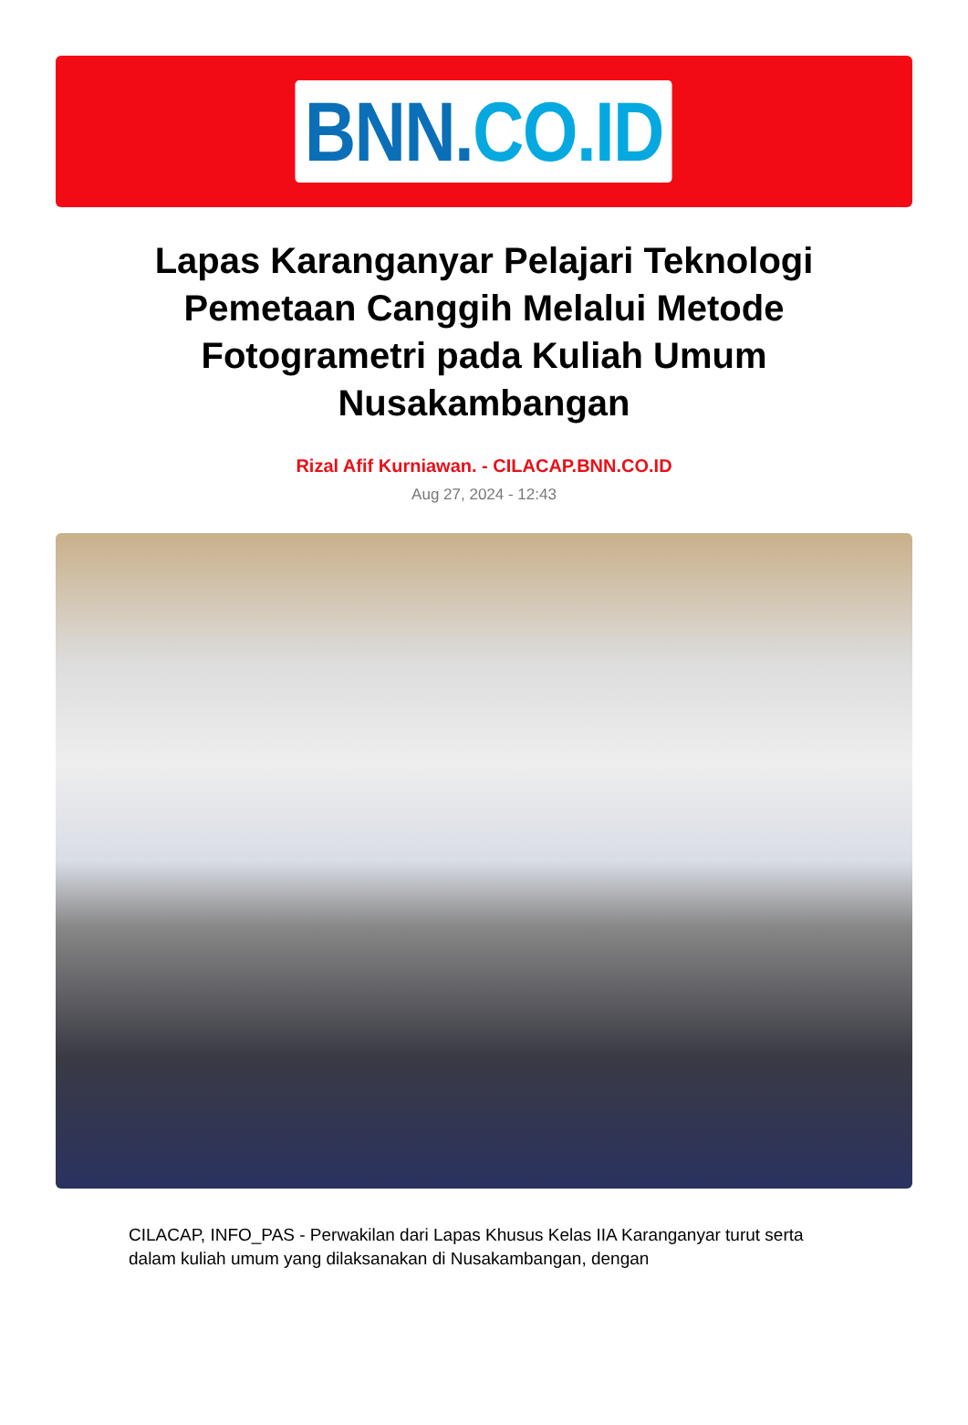BNN. CO.ID
Lapas Karanganyar Pelajari Teknologi Pemetaan Canggih Melalui Metode Fotogrametri pada Kuliah Umum Nusakambangan
Rizal Afif Kurniawan. - CILACAP.BNN.CO.ID
Aug 27, 2024 - 12:43
CILACAP, INFO_PAS - Perwakilan dari Lapas Khusus Kelas IIA Karanganyar turut serta dalam kuliah umum yang dilaksanakan di Nusakambangan, dengan